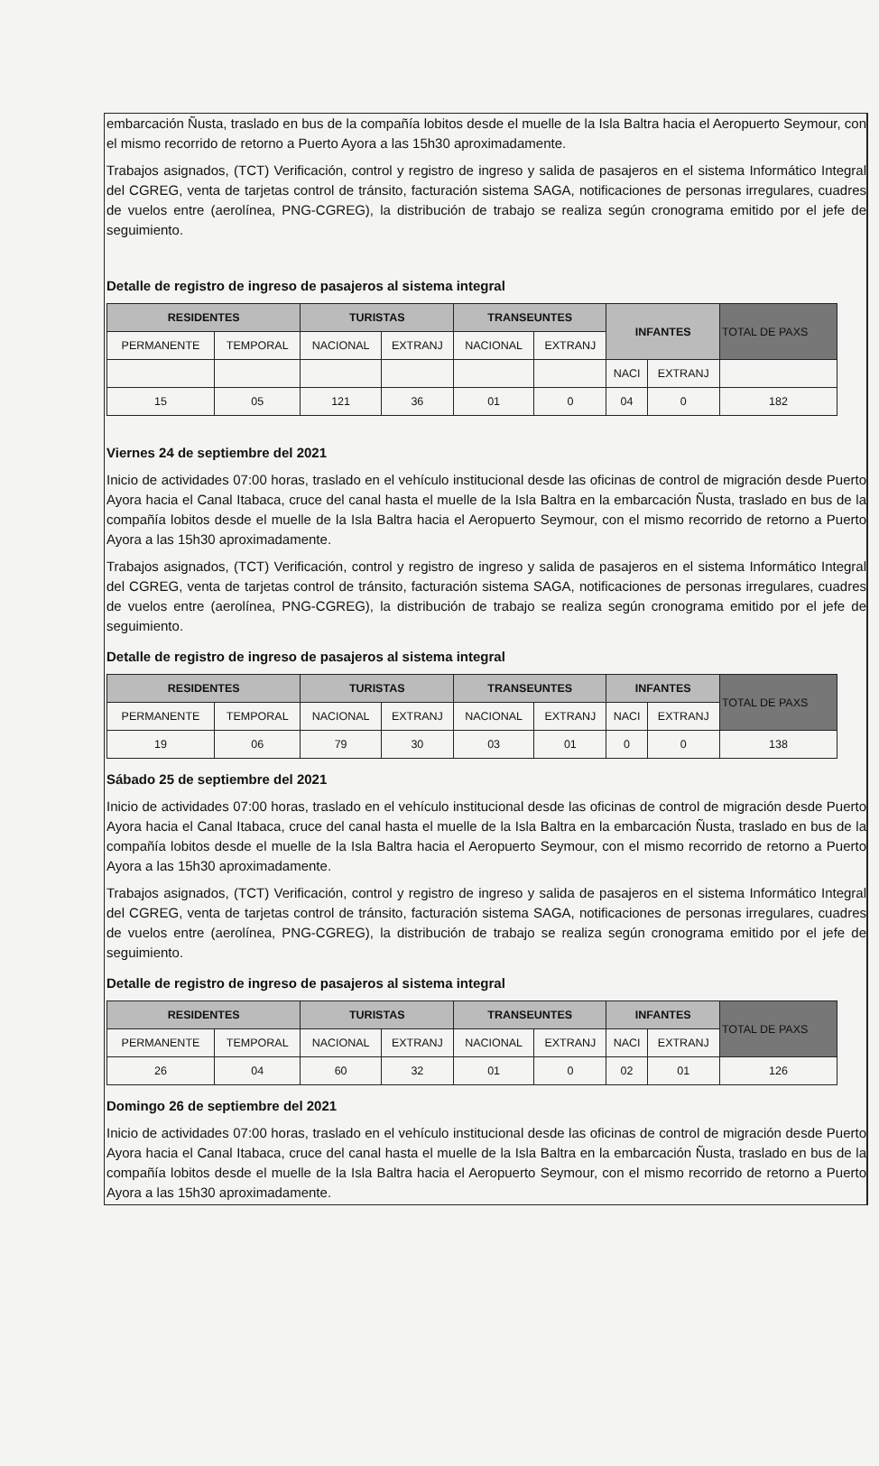embarcación Ñusta, traslado en bus de la compañía lobitos desde el muelle de la Isla Baltra hacia el Aeropuerto Seymour, con el mismo recorrido de retorno a Puerto Ayora a las 15h30 aproximadamente.
Trabajos asignados, (TCT) Verificación, control y registro de ingreso y salida de pasajeros en el sistema Informático Integral del CGREG, venta de tarjetas control de tránsito, facturación sistema SAGA, notificaciones de personas irregulares, cuadres de vuelos entre (aerolínea, PNG-CGREG), la distribución de trabajo se realiza según cronograma emitido por el jefe de seguimiento.
Detalle de registro de ingreso de pasajeros al sistema integral
| RESIDENTES | | TURISTAS | | TRANSEUNTES | | INFANTES | | TOTAL DE PAXS |
| --- | --- | --- | --- | --- | --- | --- | --- | --- |
| PERMANENTE | TEMPORAL | NACIONAL | EXTRANJ | NACIONAL | EXTRANJ | | | |
| | | | | | | NACI | EXTRANJ | |
| 15 | 05 | 121 | 36 | 01 | 0 | 04 | 0 | 182 |
Viernes 24 de septiembre del 2021
Inicio de actividades 07:00 horas, traslado en el vehículo institucional desde las oficinas de control de migración desde Puerto Ayora hacia el Canal Itabaca, cruce del canal hasta el muelle de la Isla Baltra en la embarcación Ñusta, traslado en bus de la compañía lobitos desde el muelle de la Isla Baltra hacia el Aeropuerto Seymour, con el mismo recorrido de retorno a Puerto Ayora a las 15h30 aproximadamente.
Trabajos asignados, (TCT) Verificación, control y registro de ingreso y salida de pasajeros en el sistema Informático Integral del CGREG, venta de tarjetas control de tránsito, facturación sistema SAGA, notificaciones de personas irregulares, cuadres de vuelos entre (aerolínea, PNG-CGREG), la distribución de trabajo se realiza según cronograma emitido por el jefe de seguimiento.
Detalle de registro de ingreso de pasajeros al sistema integral
| RESIDENTES | | TURISTAS | | TRANSEUNTES | | INFANTES | | TOTAL DE PAXS |
| --- | --- | --- | --- | --- | --- | --- | --- | --- |
| PERMANENTE | TEMPORAL | NACIONAL | EXTRANJ | NACIONAL | EXTRANJ | NACI | EXTRANJ | |
| 19 | 06 | 79 | 30 | 03 | 01 | 0 | 0 | 138 |
Sábado 25 de septiembre del 2021
Inicio de actividades 07:00 horas, traslado en el vehículo institucional desde las oficinas de control de migración desde Puerto Ayora hacia el Canal Itabaca, cruce del canal hasta el muelle de la Isla Baltra en la embarcación Ñusta, traslado en bus de la compañía lobitos desde el muelle de la Isla Baltra hacia el Aeropuerto Seymour, con el mismo recorrido de retorno a Puerto Ayora a las 15h30 aproximadamente.
Trabajos asignados, (TCT) Verificación, control y registro de ingreso y salida de pasajeros en el sistema Informático Integral del CGREG, venta de tarjetas control de tránsito, facturación sistema SAGA, notificaciones de personas irregulares, cuadres de vuelos entre (aerolínea, PNG-CGREG), la distribución de trabajo se realiza según cronograma emitido por el jefe de seguimiento.
Detalle de registro de ingreso de pasajeros al sistema integral
| RESIDENTES | | TURISTAS | | TRANSEUNTES | | INFANTES | | TOTAL DE PAXS |
| --- | --- | --- | --- | --- | --- | --- | --- | --- |
| PERMANENTE | TEMPORAL | NACIONAL | EXTRANJ | NACIONAL | EXTRANJ | NACI | EXTRANJ | |
| 26 | 04 | 60 | 32 | 01 | 0 | 02 | 01 | 126 |
Domingo 26 de septiembre del 2021
Inicio de actividades 07:00 horas, traslado en el vehículo institucional desde las oficinas de control de migración desde Puerto Ayora hacia el Canal Itabaca, cruce del canal hasta el muelle de la Isla Baltra en la embarcación Ñusta, traslado en bus de la compañía lobitos desde el muelle de la Isla Baltra hacia el Aeropuerto Seymour, con el mismo recorrido de retorno a Puerto Ayora a las 15h30 aproximadamente.